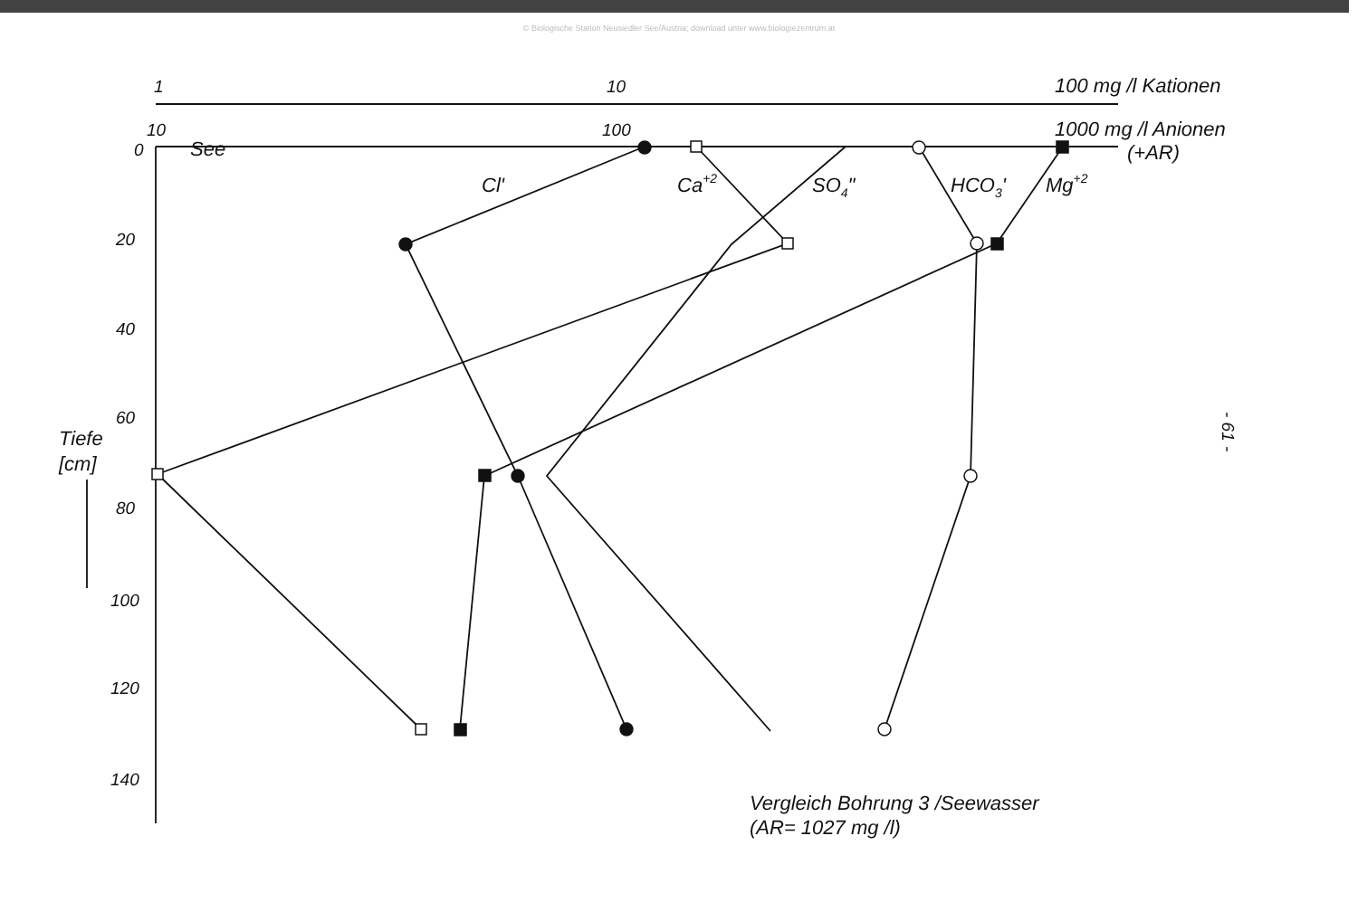© Biologische Station Neusiedler See/Austria; download unter www.biologiezentrum.at
1
10
100 mg /l Kationen
10
100
1000 mg /l Anionen
(+AR)
See
0
Cl'
Ca+2
SO4"
HCO3'
Mg+2
20
40
60
80
100
120
140
Tiefe
[cm]
Vergleich Bohrung 3 /Seewasser
(AR= 1027 mg /l)
- 61 -